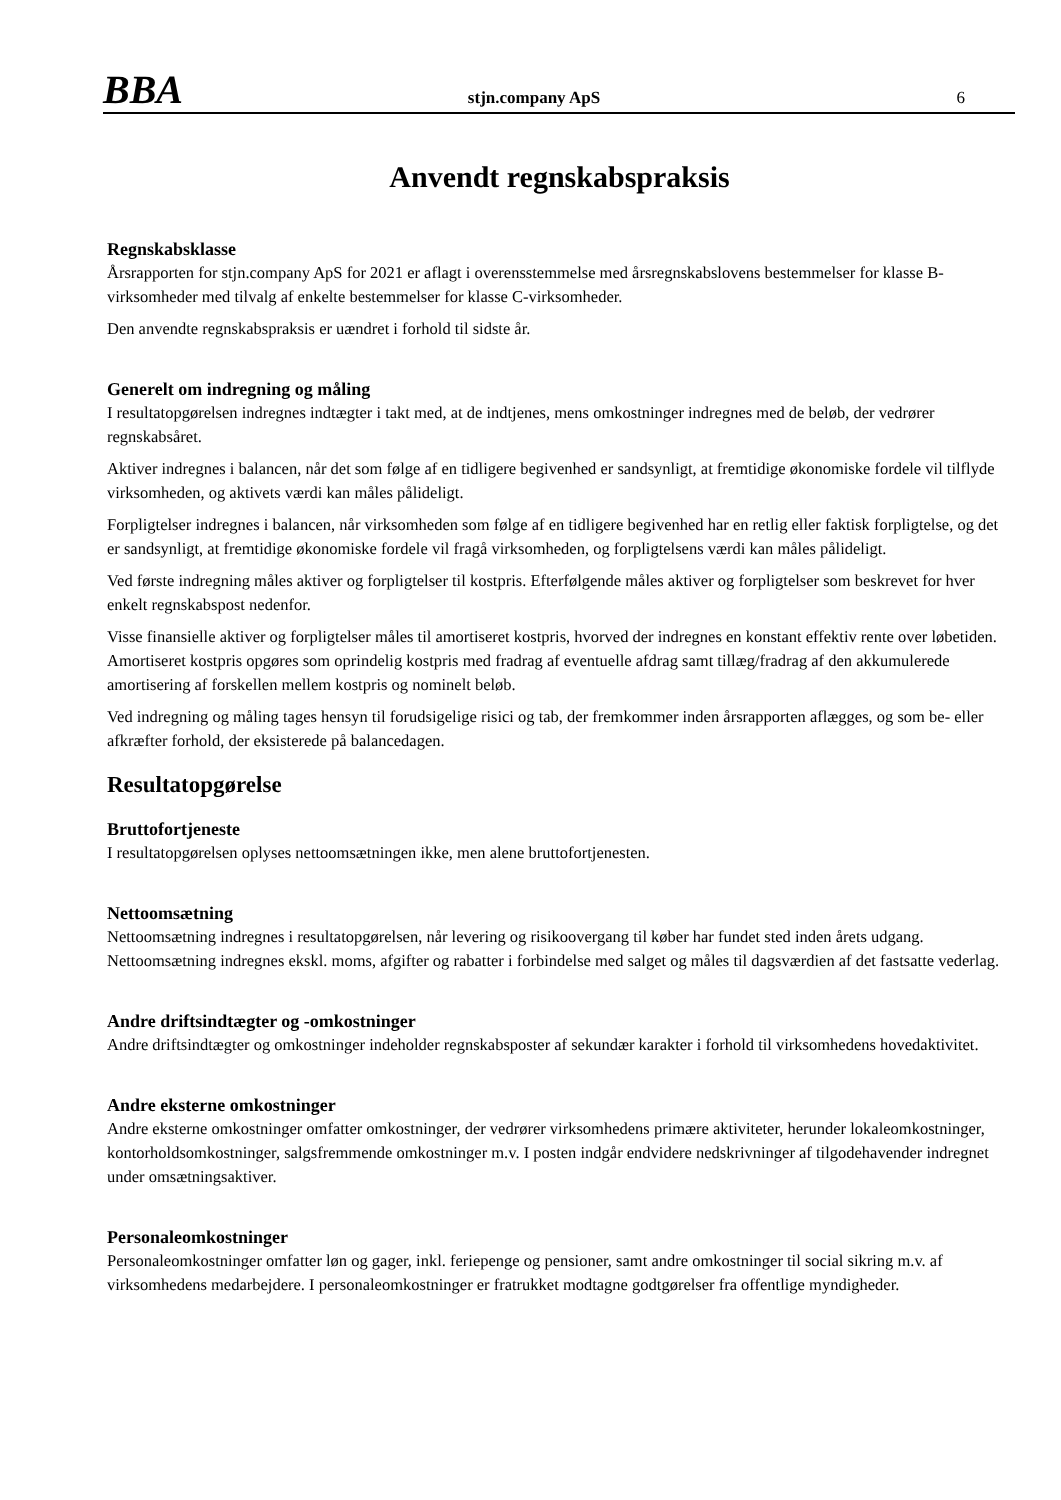BBA
stjn.company ApS
6
Anvendt regnskabspraksis
Regnskabsklasse
Årsrapporten for stjn.company ApS for 2021 er aflagt i overensstemmelse med årsregnskabslovens bestemmelser for klasse B-virksomheder med tilvalg af enkelte bestemmelser for klasse C-virksomheder.
Den anvendte regnskabspraksis er uændret i forhold til sidste år.
Generelt om indregning og måling
I resultatopgørelsen indregnes indtægter i takt med, at de indtjenes, mens omkostninger indregnes med de beløb, der vedrører regnskabsåret.
Aktiver indregnes i balancen, når det som følge af en tidligere begivenhed er sandsynligt, at fremtidige økonomiske fordele vil tilflyde virksomheden, og aktivets værdi kan måles pålideligt.
Forpligtelser indregnes i balancen, når virksomheden som følge af en tidligere begivenhed har en retlig eller faktisk forpligtelse, og det er sandsynligt, at fremtidige økonomiske fordele vil fragå virksomheden, og forpligtelsens værdi kan måles pålideligt.
Ved første indregning måles aktiver og forpligtelser til kostpris. Efterfølgende måles aktiver og forpligtelser som beskrevet for hver enkelt regnskabspost nedenfor.
Visse finansielle aktiver og forpligtelser måles til amortiseret kostpris, hvorved der indregnes en konstant effektiv rente over løbetiden. Amortiseret kostpris opgøres som oprindelig kostpris med fradrag af eventuelle afdrag samt tillæg/fradrag af den akkumulerede amortisering af forskellen mellem kostpris og nominelt beløb.
Ved indregning og måling tages hensyn til forudsigelige risici og tab, der fremkommer inden årsrapporten aflægges, og som be- eller afkræfter forhold, der eksisterede på balancedagen.
Resultatopgørelse
Bruttofortjeneste
I resultatopgørelsen oplyses nettoomsætningen ikke, men alene bruttofortjenesten.
Nettoomsætning
Nettoomsætning indregnes i resultatopgørelsen, når levering og risikoovergang til køber har fundet sted inden årets udgang. Nettoomsætning indregnes ekskl. moms, afgifter og rabatter i forbindelse med salget og måles til dagsværdien af det fastsatte vederlag.
Andre driftsindtægter og -omkostninger
Andre driftsindtægter og omkostninger indeholder regnskabsposter af sekundær karakter i forhold til virksomhedens hovedaktivitet.
Andre eksterne omkostninger
Andre eksterne omkostninger omfatter omkostninger, der vedrører virksomhedens primære aktiviteter, herunder lokaleomkostninger, kontorholdsomkostninger, salgsfremmende omkostninger m.v. I posten indgår endvidere nedskrivninger af tilgodehavender indregnet under omsætningsaktiver.
Personaleomkostninger
Personaleomkostninger omfatter løn og gager, inkl. feriepenge og pensioner, samt andre omkostninger til social sikring m.v. af virksomhedens medarbejdere. I personaleomkostninger er fratrukket modtagne godtgørelser fra offentlige myndigheder.